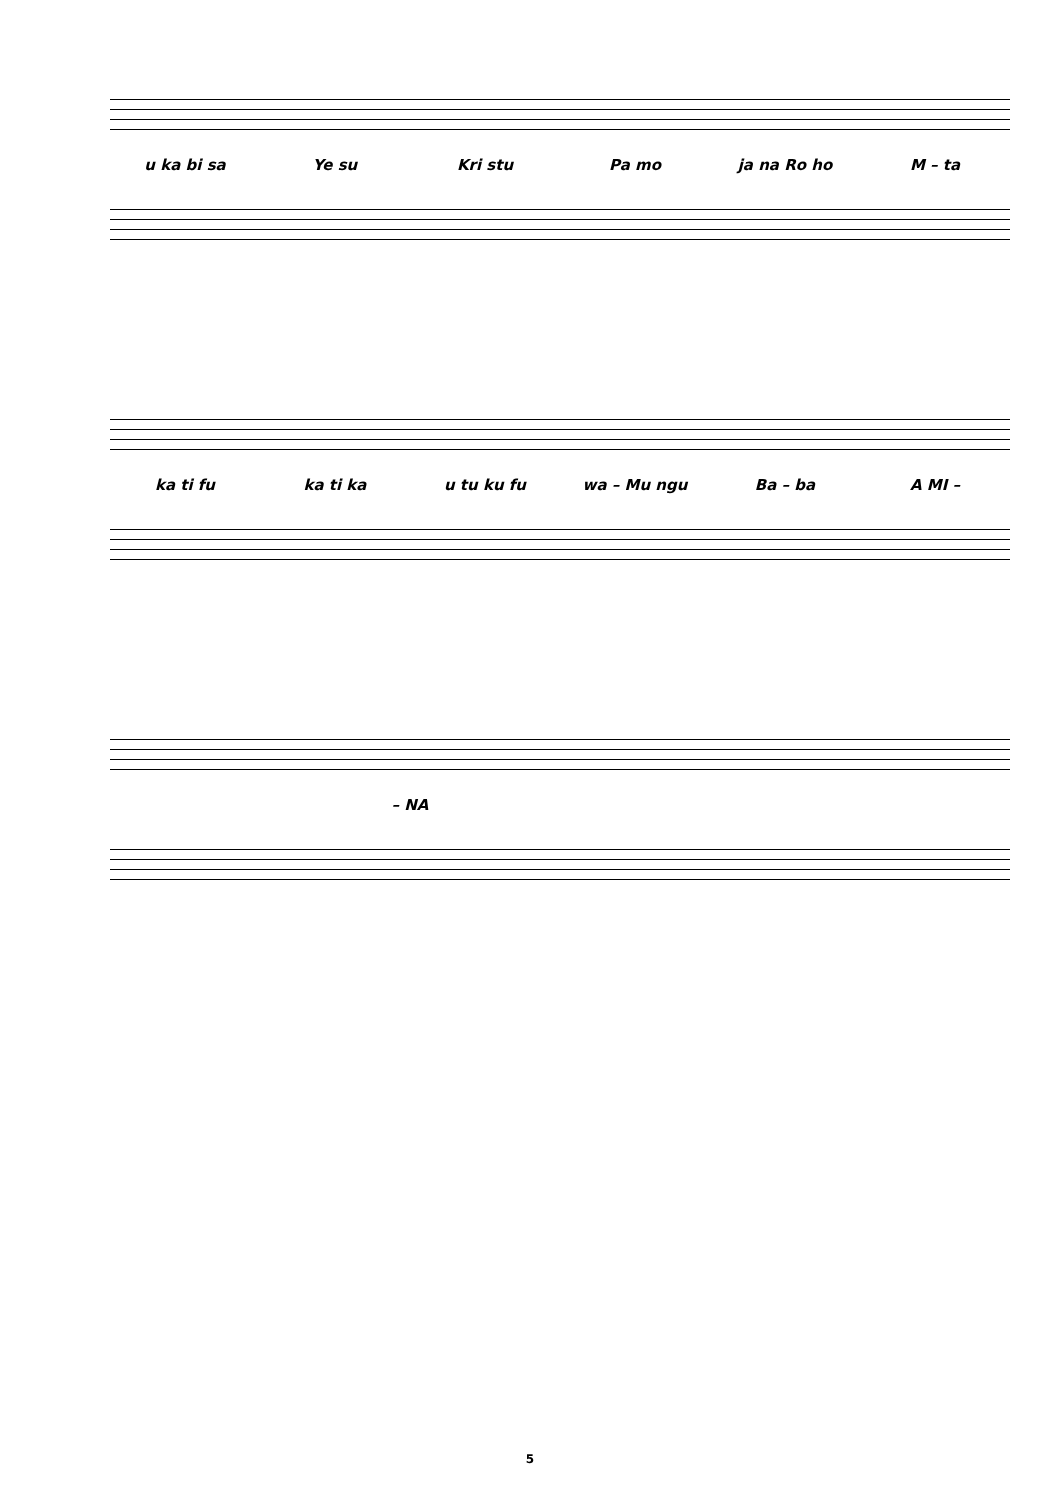u ka bi sa Ye su Kri stu Pa mo ja na Ro ho M – ta
ka ti fu ka ti ka u tu ku fu wa – Mu ngu Ba – ba A MI –
– NA
5